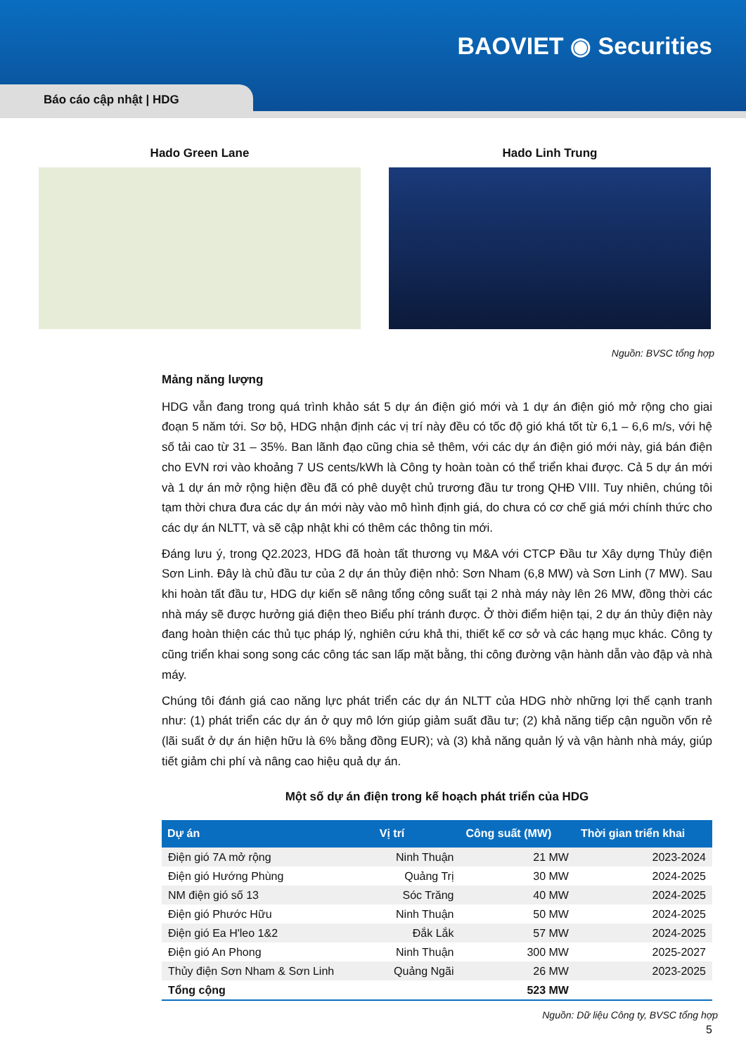BAOVIET ◉ Securities
Báo cáo cập nhật | HDG
Hado Green Lane Hado Linh Trung
Nguồn: BVSC tổng hợp
Mảng năng lượng
HDG vẫn đang trong quá trình khảo sát 5 dự án điện gió mới và 1 dự án điện gió mở rộng cho giai đoạn 5 năm tới. Sơ bộ, HDG nhận định các vị trí này đều có tốc độ gió khá tốt từ 6,1 – 6,6 m/s, với hệ số tải cao từ 31 – 35%. Ban lãnh đạo cũng chia sẻ thêm, với các dự án điện gió mới này, giá bán điện cho EVN rơi vào khoảng 7 US cents/kWh là Công ty hoàn toàn có thể triển khai được. Cả 5 dự án mới và 1 dự án mở rộng hiện đều đã có phê duyệt chủ trương đầu tư trong QHĐ VIII. Tuy nhiên, chúng tôi tạm thời chưa đưa các dự án mới này vào mô hình định giá, do chưa có cơ chế giá mới chính thức cho các dự án NLTT, và sẽ cập nhật khi có thêm các thông tin mới.
Đáng lưu ý, trong Q2.2023, HDG đã hoàn tất thương vụ M&A với CTCP Đầu tư Xây dựng Thủy điện Sơn Linh. Đây là chủ đầu tư của 2 dự án thủy điện nhỏ: Sơn Nham (6,8 MW) và Sơn Linh (7 MW). Sau khi hoàn tất đầu tư, HDG dự kiến sẽ nâng tổng công suất tại 2 nhà máy này lên 26 MW, đồng thời các nhà máy sẽ được hưởng giá điện theo Biểu phí tránh được. Ở thời điểm hiện tại, 2 dự án thủy điện này đang hoàn thiện các thủ tục pháp lý, nghiên cứu khả thi, thiết kế cơ sở và các hạng mục khác. Công ty cũng triển khai song song các công tác san lấp mặt bằng, thi công đường vận hành dẫn vào đập và nhà máy.
Chúng tôi đánh giá cao năng lực phát triển các dự án NLTT của HDG nhờ những lợi thế cạnh tranh như: (1) phát triển các dự án ở quy mô lớn giúp giảm suất đầu tư; (2) khả năng tiếp cận nguồn vốn rẻ (lãi suất ở dự án hiện hữu là 6% bằng đồng EUR); và (3) khả năng quản lý và vận hành nhà máy, giúp tiết giảm chi phí và nâng cao hiệu quả dự án.
Một số dự án điện trong kế hoạch phát triển của HDG
| Dự án | Vị trí | Công suất (MW) | Thời gian triển khai |
| --- | --- | --- | --- |
| Điện gió 7A mở rộng | Ninh Thuận | 21 MW | 2023-2024 |
| Điện gió Hướng Phùng | Quảng Trị | 30 MW | 2024-2025 |
| NM điện gió số 13 | Sóc Trăng | 40 MW | 2024-2025 |
| Điện gió Phước Hữu | Ninh Thuận | 50 MW | 2024-2025 |
| Điện gió Ea H'leo 1&2 | Đắk Lắk | 57 MW | 2024-2025 |
| Điện gió An Phong | Ninh Thuận | 300 MW | 2025-2027 |
| Thủy điện Sơn Nham & Sơn Linh | Quảng Ngãi | 26 MW | 2023-2025 |
| Tổng cộng | | 523 MW | |
Nguồn: Dữ liệu Công ty, BVSC tổng hợp
5